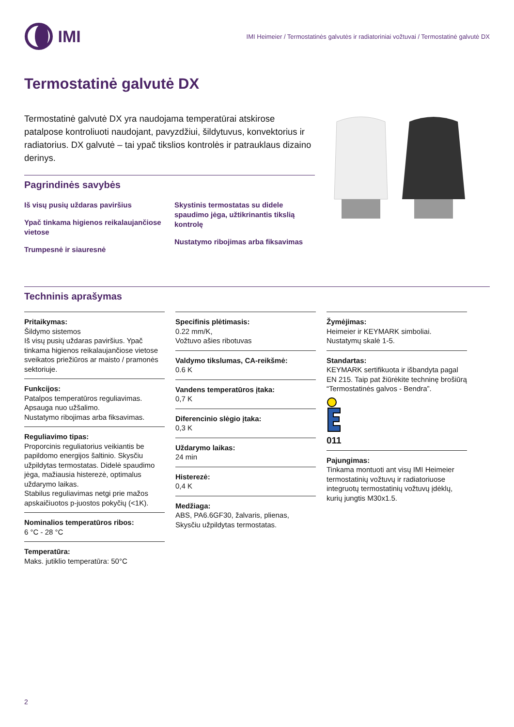IMI
IMI Heimeier / Termostatinės galvutės ir radiatoriniai vožtuvai / Termostatinė galvutė DX
Termostatinė galvutė DX
Termostatinė galvutė DX yra naudojama temperatūrai atskirose patalpose kontroliuoti naudojant, pavyzdžiui, šildytuvus, konvektorius ir radiatorius. DX galvutė – tai ypač tikslios kontrolės ir patrauklaus dizaino derinys.
Pagrindinės savybės
Iš visų pusių uždaras paviršius
Ypač tinkama higienos reikalaujančiose vietose
Trumpesnė ir siauresnė
Skystinis termostatas su didele spaudimo jėga, užtikrinantis tikslią kontrolę
Nustatymo ribojimas arba fiksavimas
Techninis aprašymas
Pritaikymas:
Šildymo sistemos
Iš visų pusių uždaras paviršius. Ypač tinkama higienos reikalaujančiose vietose sveikatos priežiūros ar maisto / pramonės sektoriuje.
Funkcijos:
Patalpos temperatūros reguliavimas.
Apsauga nuo užšalimo.
Nustatymo ribojimas arba fiksavimas.
Reguliavimo tipas:
Proporcinis reguliatorius veikiantis be papildomo energijos šaltinio. Skysčiu užpildytas termostatas. Didelė spaudimo jėga, mažiausia histerezė, optimalus uždarymo laikas.
Stabilus reguliavimas netgi prie mažos apskaičiuotos p-juostos pokyčių (<1K).
Nominalios temperatūros ribos:
6 °C - 28 °C
Temperatūra:
Maks. jutiklio temperatūra: 50°C
Specifinis plėtimasis:
0.22 mm/K,
Vožtuvo ašies ribotuvas
Valdymo tikslumas, CA-reikšmė:
0.6 K
Vandens temperatūros įtaka:
0,7 K
Diferencinio slėgio įtaka:
0,3 K
Uždarymo laikas:
24 min
Histerezė:
0,4 K
Medžiaga:
ABS, PA6.6GF30, žalvaris, plienas,
Skysčiu užpildytas termostatas.
Žymėjimas:
Heimeier ir KEYMARK simboliai.
Nustatymų skalė 1-5.
Standartas:
KEYMARK sertifikuota ir išbandyta pagal EN 215. Taip pat žiūrėkite techninę brošiūrą “Termostatinės galvos - Bendra”.
011
Pajungimas:
Tinkama montuoti ant visų IMI Heimeier termostatinių vožtuvų ir radiatoriuose integruotų termostatinių vožtuvų įdėklų, kurių jungtis M30x1.5.
2